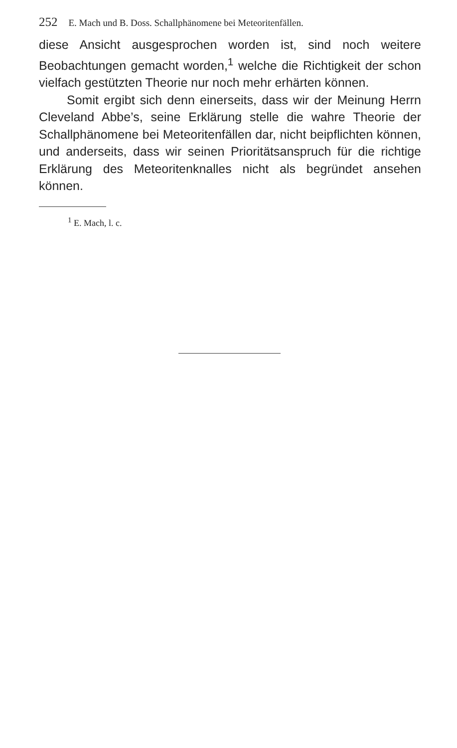252 E. Mach und B. Doss. Schallphänomene bei Meteoritenfällen.
diese Ansicht ausgesprochen worden ist, sind noch weitere Beobachtungen gemacht worden,<sup>1</sup> welche die Richtigkeit der schon vielfach gestützten Theorie nur noch mehr erhärten können.
Somit ergibt sich denn einerseits, dass wir der Meinung Herrn Cleveland Abbe’s, seine Erklärung stelle die wahre Theorie der Schallphänomene bei Meteoritenfällen dar, nicht beipflichten können, und anderseits, dass wir seinen Prioritätsanspruch für die richtige Erklärung des Meteoritenknalles nicht als begründet ansehen können.
<sup>1</sup> E. Mach, l. c.